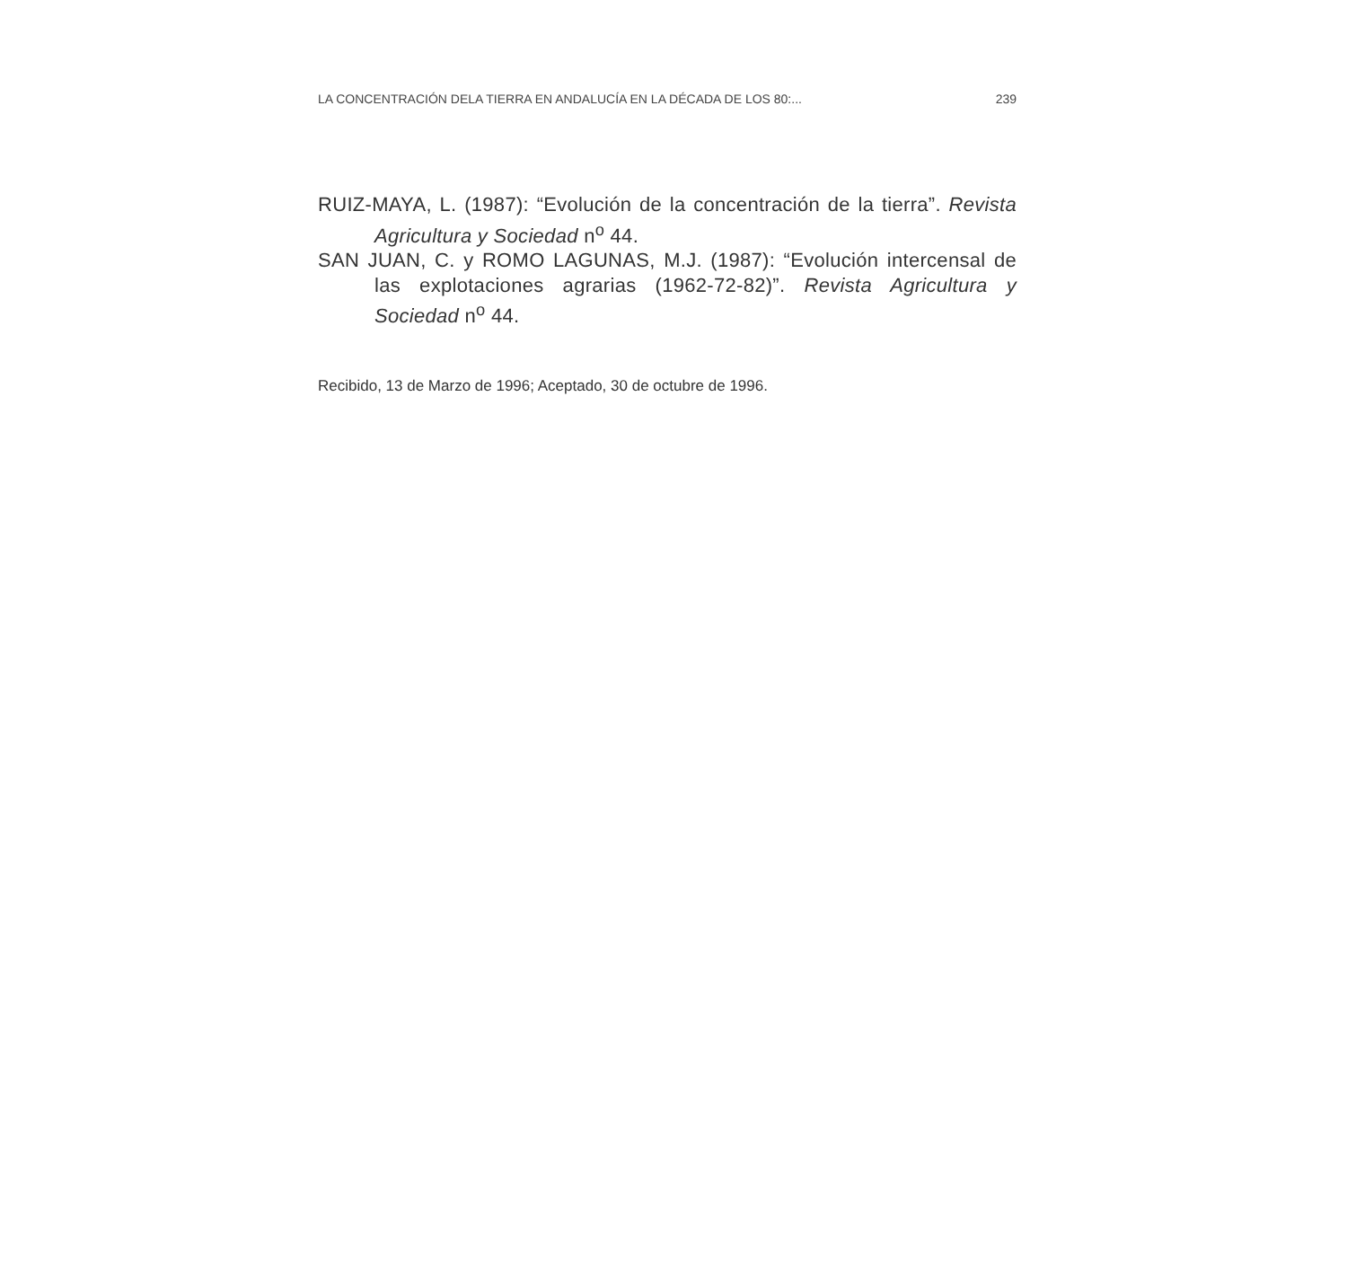LA CONCENTRACIÓN DELA TIERRA EN ANDALUCÍA EN LA DÉCADA DE LOS 80:... 239
RUIZ-MAYA, L. (1987): “Evolución de la concentración de la tierra”. Revista Agricultura y Sociedad n<sup>o</sup> 44.
SAN JUAN, C. y ROMO LAGUNAS, M.J. (1987): “Evolución intercensal de las explotaciones agrarias (1962-72-82)”. Revista Agricultura y Sociedad n<sup>o</sup> 44.
Recibido, 13 de Marzo de 1996; Aceptado, 30 de octubre de 1996.